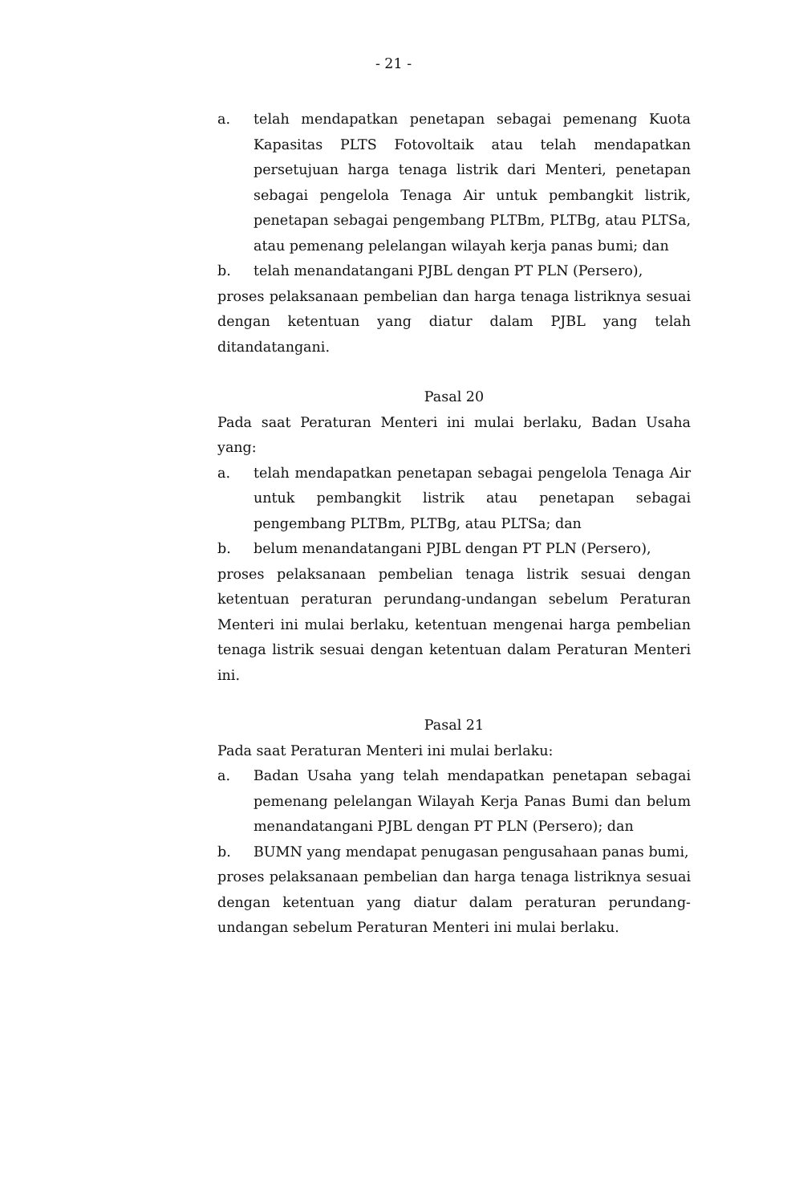- 21 -
a. telah mendapatkan penetapan sebagai pemenang Kuota Kapasitas PLTS Fotovoltaik atau telah mendapatkan persetujuan harga tenaga listrik dari Menteri, penetapan sebagai pengelola Tenaga Air untuk pembangkit listrik, penetapan sebagai pengembang PLTBm, PLTBg, atau PLTSa, atau pemenang pelelangan wilayah kerja panas bumi; dan
b. telah menandatangani PJBL dengan PT PLN (Persero),
proses pelaksanaan pembelian dan harga tenaga listriknya sesuai dengan ketentuan yang diatur dalam PJBL yang telah ditandatangani.
Pasal 20
Pada saat Peraturan Menteri ini mulai berlaku, Badan Usaha yang:
a. telah mendapatkan penetapan sebagai pengelola Tenaga Air untuk pembangkit listrik atau penetapan sebagai pengembang PLTBm, PLTBg, atau PLTSa; dan
b. belum menandatangani PJBL dengan PT PLN (Persero),
proses pelaksanaan pembelian tenaga listrik sesuai dengan ketentuan peraturan perundang-undangan sebelum Peraturan Menteri ini mulai berlaku, ketentuan mengenai harga pembelian tenaga listrik sesuai dengan ketentuan dalam Peraturan Menteri ini.
Pasal 21
Pada saat Peraturan Menteri ini mulai berlaku:
a. Badan Usaha yang telah mendapatkan penetapan sebagai pemenang pelelangan Wilayah Kerja Panas Bumi dan belum menandatangani PJBL dengan PT PLN (Persero); dan
b. BUMN yang mendapat penugasan pengusahaan panas bumi,
proses pelaksanaan pembelian dan harga tenaga listriknya sesuai dengan ketentuan yang diatur dalam peraturan perundang-undangan sebelum Peraturan Menteri ini mulai berlaku.